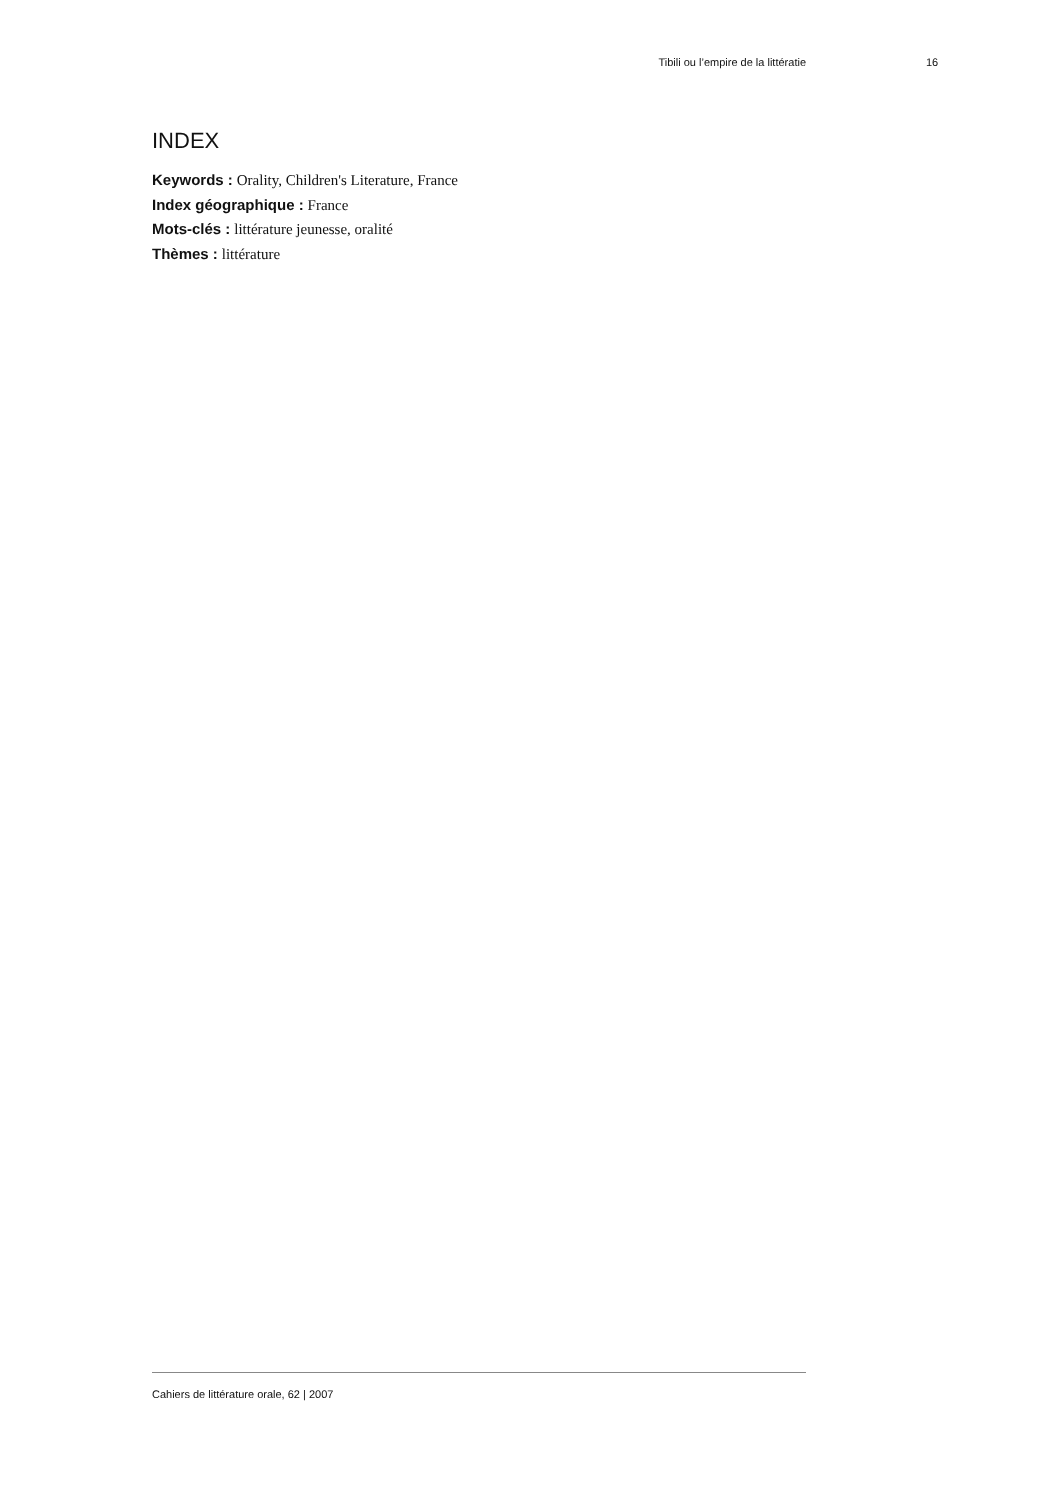Tibili ou l’empire de la littératie 16
INDEX
Keywords : Orality, Children's Literature, France
Index géographique : France
Mots-clés : littérature jeunesse, oralité
Thèmes : littérature
Cahiers de littérature orale, 62 | 2007